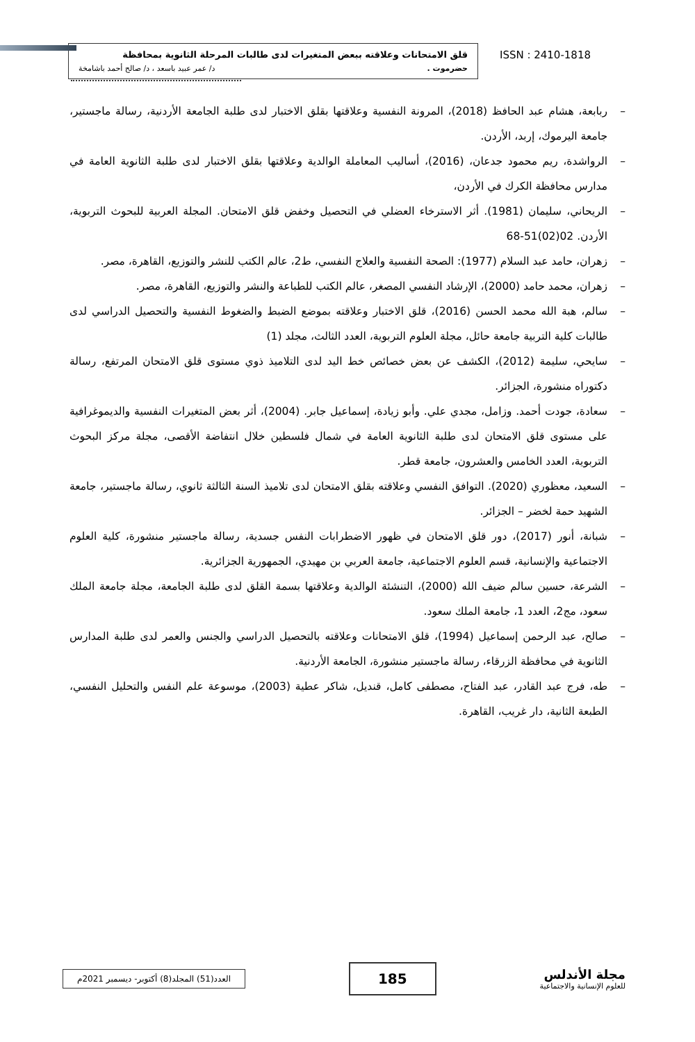قلق الامتحانات وعلاقته ببعض المتغيرات لدى طالبات المرحلة الثانوية بمحافظة
حضرموت . د/ عمر عبيد باسعد ، د/ صالح أحمد باشامخة
ISSN : 2410-1818
– ربابعة، هشام عبد الحافظ (2018)، المرونة النفسية وعلاقتها بقلق الاختبار لدى طلبة الجامعة الأردنية، رسالة ماجستير، جامعة اليرموك، إربد، الأردن.
– الرواشدة، ريم محمود جدعان، (2016)، أساليب المعاملة الوالدية وعلاقتها بقلق الاختبار لدى طلبة الثانوية العامة في مدارس محافظة الكرك في الأردن،
– الريحاني، سليمان (1981). أثر الاسترخاء العضلي في التحصيل وخفض قلق الامتحان. المجلة العربية للبحوث التربوية، الأردن. 02(02)51-68
– زهران، حامد عبد السلام (1977): الصحة النفسية والعلاج النفسي، ط2، عالم الكتب للنشر والتوزيع، القاهرة، مصر.
– زهران، محمد حامد (2000)، الإرشاد النفسي المصغر، عالم الكتب للطباعة والنشر والتوزيع، القاهرة، مصر.
– سالم، هبة الله محمد الحسن (2016)، قلق الاختبار وعلاقته بموضع الضبط والضغوط النفسية والتحصيل الدراسي لدى طالبات كلية التربية جامعة حائل، مجلة العلوم التربوية، العدد الثالث، مجلد (1)
– سايحي، سليمة (2012)، الكشف عن بعض خصائص خط اليد لدى التلاميذ ذوي مستوى قلق الامتحان المرتفع، رسالة دكتوراه منشورة، الجزائر.
– سعادة، جودت أحمد. وزامل، مجدي علي. وأبو زيادة، إسماعيل جابر. (2004)، أثر بعض المتغيرات النفسية والديموغرافية على مستوى قلق الامتحان لدى طلبة الثانوية العامة في شمال فلسطين خلال انتفاضة الأقصى، مجلة مركز البحوث التربوية، العدد الخامس والعشرون، جامعة قطر.
– السعيد، معظوري (2020). التوافق النفسي وعلاقته بقلق الامتحان لدى تلاميذ السنة الثالثة ثانوي، رسالة ماجستير، جامعة الشهيد حمة لخضر – الجزائر.
– شبانة، أنور (2017)، دور قلق الامتحان في ظهور الاضطرابات النفس جسدية، رسالة ماجستير منشورة، كلية العلوم الاجتماعية والإنسانية، قسم العلوم الاجتماعية، جامعة العربي بن مهيدي، الجمهورية الجزائرية.
– الشرعة، حسين سالم ضيف الله (2000)، التنشئة الوالدية وعلاقتها بسمة القلق لدى طلبة الجامعة، مجلة جامعة الملك سعود، مج2، العدد 1، جامعة الملك سعود.
– صالح، عبد الرحمن إسماعيل (1994)، قلق الامتحانات وعلاقته بالتحصيل الدراسي والجنس والعمر لدى طلبة المدارس الثانوية في محافظة الزرقاء، رسالة ماجستير منشورة، الجامعة الأردنية.
– طه، فرج عبد القادر، عبد الفتاح، مصطفى كامل، قنديل، شاكر عطية (2003)، موسوعة علم النفس والتحليل النفسي، الطبعة الثانية، دار غريب، القاهرة.
مجلة الأندلس
للعلوم الإنسانية والاجتماعية
185
العدد(51) المجلد(8) أكتوبر- ديسمبر 2021م